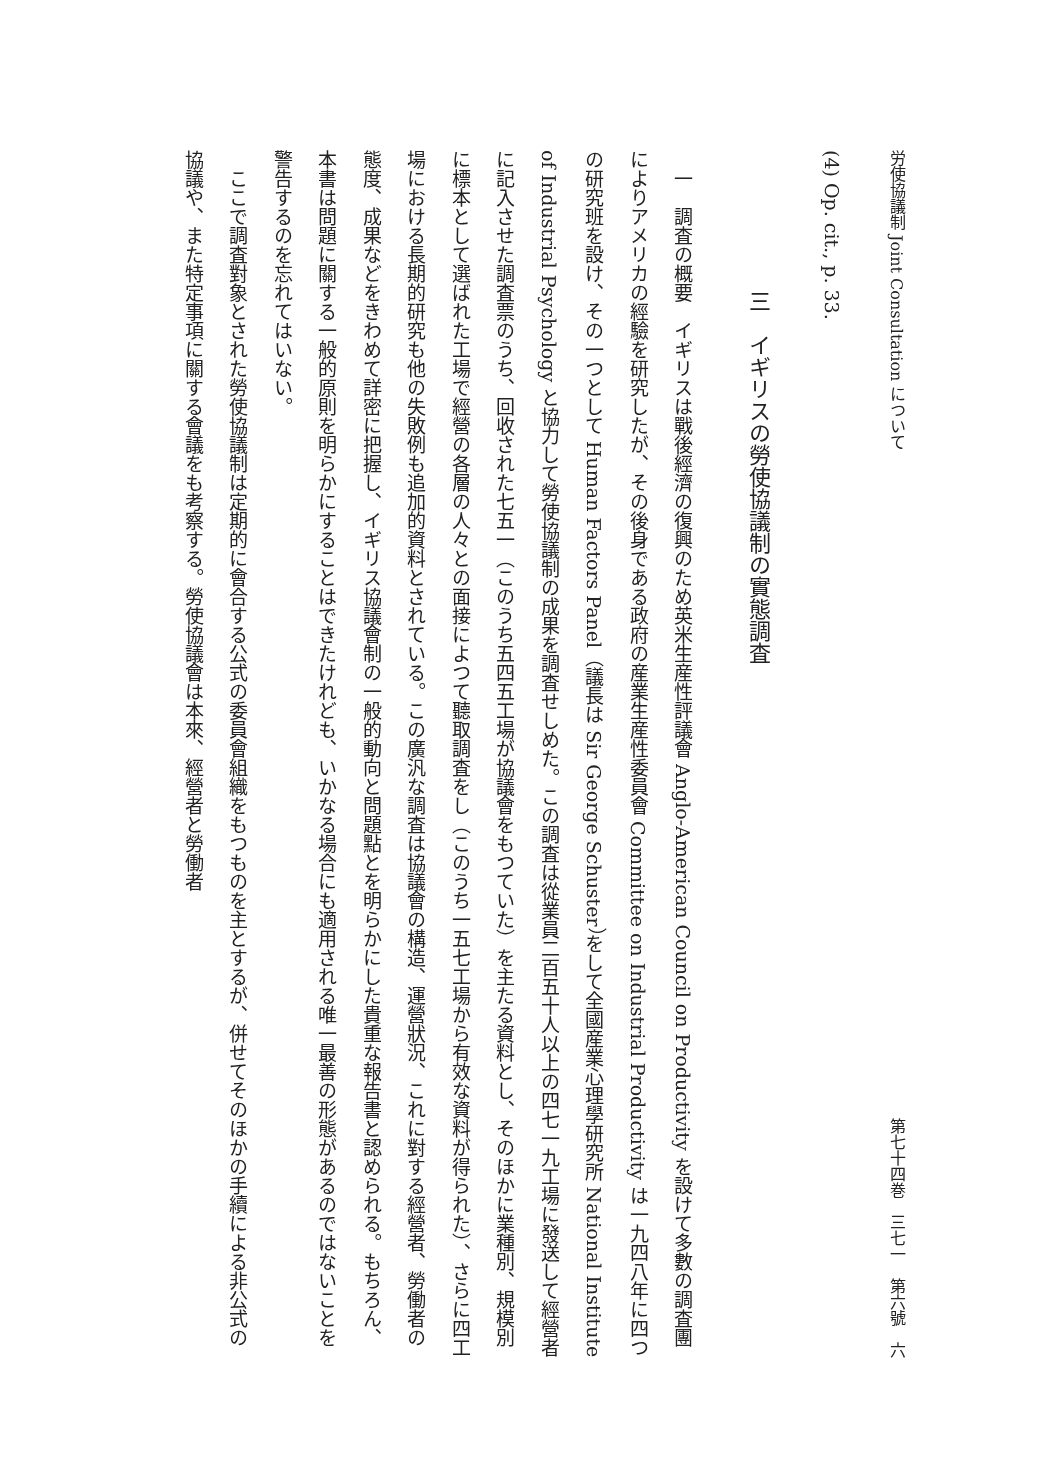労使協議制 Joint Consultation について 第七十四巻　三七一　第六號　六
(4) Op. cit., p. 33.
三　イギリスの勞使協議制の實態調査
一　調査の概要　イギリスは戰後經濟の復興のため英米生産性評議會 Anglo-American Council on Productivity を設けて多數の調査團によりアメリカの經驗を研究したが、その後身である政府の産業生産性委員會 Committee on Industrial Productivity は一九四八年に四つの研究班を設け、その一つとして Human Factors Panel（議長は Sir George Schuster）をして全國産業心理學研究所 National Institute of Industrial Psychology と協力して勞使協議制の成果を調査せしめた。この調査は從業員二百五十人以上の四七一九工場に發送して經營者に記入させた調査票のうち、回收された七五一（このうち五四五工場が協議會をもつていた）を主たる資料とし、そのほかに業種別、規模別に標本として選ばれた工場で經營の各層の人々との面接によつて聽取調査をし（このうち一五七工場から有效な資料が得られた）、さらに四工場における長期的研究も他の失敗例も追加的資料とされている。この廣汎な調査は協議會の構造、運營狀況、これに對する經營者、勞働者の態度、成果などをきわめて詳密に把握し、イギリス協議會制の一般的動向と問題點とを明らかにした貴重な報告書と認められる。もちろん、本書は問題に關する一般的原則を明らかにすることはできたけれども、いかなる場合にも適用される唯一最善の形態があるのではないことを警告するのを忘れてはいない。
ここで調査對象とされた勞使協議制は定期的に會合する公式の委員會組織をもつものを主とするが、併せてそのほかの手續による非公式の協議や、また特定事項に關する會議をも考察する。勞使協議會は本來、經營者と勞働者